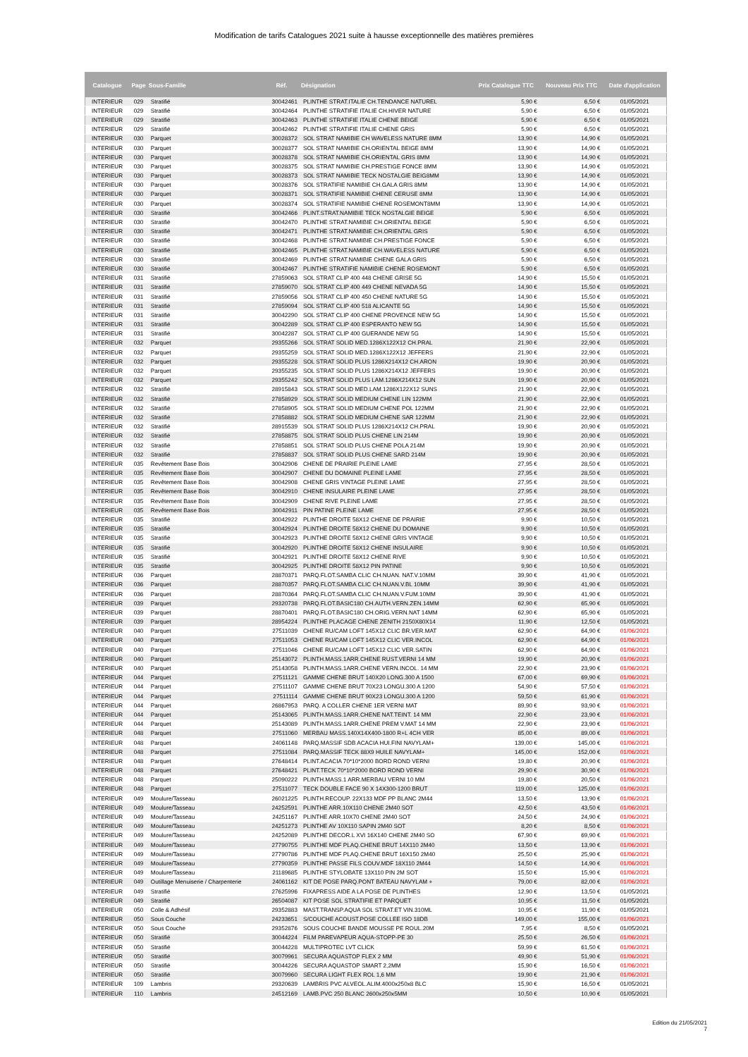Modification de tarifs Catalogues 2021 suite à hausse exceptionnelle des matières premières
| Catalogue | Page | Sous-Famille | Réf. | Désignation | Prix Catalogue TTC | Nouveau Prix TTC | Date d'application |
| --- | --- | --- | --- | --- | --- | --- | --- |
| INTERIEUR | 029 | Stratifié | 30042461 | PLINTHE STRAT.ITALIE CH.TENDANCE NATUREL | 5,90 € | 6,50 € | 01/05/2021 |
| INTERIEUR | 029 | Stratifié | 30042464 | PLINTHE STRATIFIE ITALIE CH.HIVER NATURE | 5,90 € | 6,50 € | 01/05/2021 |
| INTERIEUR | 029 | Stratifié | 30042463 | PLINTHE STRATIFIE ITALIE CHENE BEIGE | 5,90 € | 6,50 € | 01/05/2021 |
| INTERIEUR | 029 | Stratifié | 30042462 | PLINTHE STRATIFIE ITALIE CHENE GRIS | 5,90 € | 6,50 € | 01/05/2021 |
| INTERIEUR | 030 | Parquet | 30028372 | SOL STRAT NAMIBIE CH WAVELESS NATURE 8MM | 13,90 € | 14,90 € | 01/05/2021 |
| INTERIEUR | 030 | Parquet | 30028377 | SOL STRAT NAMIBIE CH.ORIENTAL BEIGE 8MM | 13,90 € | 14,90 € | 01/05/2021 |
| INTERIEUR | 030 | Parquet | 30028378 | SOL STRAT NAMIBIE CH.ORIENTAL GRIS 8MM | 13,90 € | 14,90 € | 01/05/2021 |
| INTERIEUR | 030 | Parquet | 30028375 | SOL STRAT NAMIBIE CH.PRESTIGE FONCE 8MM | 13,90 € | 14,90 € | 01/05/2021 |
| INTERIEUR | 030 | Parquet | 30028373 | SOL STRAT NAMIBIE TECK NOSTALGIE BEIG8MM | 13,90 € | 14,90 € | 01/05/2021 |
| INTERIEUR | 030 | Parquet | 30028376 | SOL STRATIFIE NAMIBIE CH.GALA GRIS 8MM | 13,90 € | 14,90 € | 01/05/2021 |
| INTERIEUR | 030 | Parquet | 30028371 | SOL STRATIFIE NAMIBIE CHENE CERUSE 8MM | 13,90 € | 14,90 € | 01/05/2021 |
| INTERIEUR | 030 | Parquet | 30028374 | SOL STRATIFIE NAMIBIE CHENE ROSEMONT8MM | 13,90 € | 14,90 € | 01/05/2021 |
| INTERIEUR | 030 | Stratifié | 30042466 | PLINT.STRAT.NAMIBIE TECK NOSTALGIE BEIGE | 5,90 € | 6,50 € | 01/05/2021 |
| INTERIEUR | 030 | Stratifié | 30042470 | PLINTHE STRAT.NAMIBIE CH.ORIENTAL BEIGE | 5,90 € | 6,50 € | 01/05/2021 |
| INTERIEUR | 030 | Stratifié | 30042471 | PLINTHE STRAT.NAMIBIE CH.ORIENTAL GRIS | 5,90 € | 6,50 € | 01/05/2021 |
| INTERIEUR | 030 | Stratifié | 30042468 | PLINTHE STRAT.NAMIBIE CH.PRESTIGE FONCE | 5,90 € | 6,50 € | 01/05/2021 |
| INTERIEUR | 030 | Stratifié | 30042465 | PLINTHE STRAT.NAMIBIE CH.WAVELESS NATURE | 5,90 € | 6,50 € | 01/05/2021 |
| INTERIEUR | 030 | Stratifié | 30042469 | PLINTHE STRAT.NAMIBIE CHENE GALA GRIS | 5,90 € | 6,50 € | 01/05/2021 |
| INTERIEUR | 030 | Stratifié | 30042467 | PLINTHE STRATIFIE NAMIBIE CHENE ROSEMONT | 5,90 € | 6,50 € | 01/05/2021 |
| INTERIEUR | 031 | Stratifié | 27859063 | SOL STRAT CLIP 400 448 CHENE GRISE 5G | 14,90 € | 15,50 € | 01/05/2021 |
| INTERIEUR | 031 | Stratifié | 27859070 | SOL STRAT CLIP 400 449 CHENE NEVADA 5G | 14,90 € | 15,50 € | 01/05/2021 |
| INTERIEUR | 031 | Stratifié | 27859056 | SOL STRAT CLIP 400 450 CHENE NATURE 5G | 14,90 € | 15,50 € | 01/05/2021 |
| INTERIEUR | 031 | Stratifié | 27859094 | SOL STRAT CLIP 400 518 ALICANTE 5G | 14,90 € | 15,50 € | 01/05/2021 |
| INTERIEUR | 031 | Stratifié | 30042290 | SOL STRAT CLIP 400 CHENE PROVENCE NEW 5G | 14,90 € | 15,50 € | 01/05/2021 |
| INTERIEUR | 031 | Stratifié | 30042289 | SOL STRAT CLIP 400 ESPERANTO NEW 5G | 14,90 € | 15,50 € | 01/05/2021 |
| INTERIEUR | 031 | Stratifié | 30042287 | SOL STRAT CLIP 400 GUERANDE NEW 5G | 14,90 € | 15,50 € | 01/05/2021 |
| INTERIEUR | 032 | Parquet | 29355266 | SOL STRAT SOLID MED.1286X122X12 CH.PRAL | 21,90 € | 22,90 € | 01/05/2021 |
| INTERIEUR | 032 | Parquet | 29355259 | SOL STRAT SOLID MED.1286X122X12 JEFFERS | 21,90 € | 22,90 € | 01/05/2021 |
| INTERIEUR | 032 | Parquet | 29355228 | SOL STRAT SOLID PLUS 1286X214X12 CH.ARON | 19,90 € | 20,90 € | 01/05/2021 |
| INTERIEUR | 032 | Parquet | 29355235 | SOL STRAT SOLID PLUS 1286X214X12 JEFFERS | 19,90 € | 20,90 € | 01/05/2021 |
| INTERIEUR | 032 | Parquet | 29355242 | SOL STRAT SOLID PLUS LAM.1286X214X12 SUN | 19,90 € | 20,90 € | 01/05/2021 |
| INTERIEUR | 032 | Stratifié | 28915843 | SOL STRAT SOLID MED.LAM.1286X122X12 SUNS | 21,90 € | 22,90 € | 01/05/2021 |
| INTERIEUR | 032 | Stratifié | 27858929 | SOL STRAT SOLID MEDIUM CHENE LIN 122MM | 21,90 € | 22,90 € | 01/05/2021 |
| INTERIEUR | 032 | Stratifié | 27858905 | SOL STRAT SOLID MEDIUM CHENE POL 122MM | 21,90 € | 22,90 € | 01/05/2021 |
| INTERIEUR | 032 | Stratifié | 27858882 | SOL STRAT SOLID MEDIUM CHENE SAR 122MM | 21,90 € | 22,90 € | 01/05/2021 |
| INTERIEUR | 032 | Stratifié | 28915539 | SOL STRAT SOLID PLUS 1286X214X12 CH.PRAL | 19,90 € | 20,90 € | 01/05/2021 |
| INTERIEUR | 032 | Stratifié | 27858875 | SOL STRAT SOLID PLUS CHENE LIN 214M | 19,90 € | 20,90 € | 01/05/2021 |
| INTERIEUR | 032 | Stratifié | 27858851 | SOL STRAT SOLID PLUS CHENE POLA 214M | 19,90 € | 20,90 € | 01/05/2021 |
| INTERIEUR | 032 | Stratifié | 27858837 | SOL STRAT SOLID PLUS CHENE SARD 214M | 19,90 € | 20,90 € | 01/05/2021 |
| INTERIEUR | 035 | Revêtement Base Bois | 30042906 | CHENE DE PRAIRIE PLEINE LAME | 27,95 € | 28,50 € | 01/05/2021 |
| INTERIEUR | 035 | Revêtement Base Bois | 30042907 | CHENE DU DOMAINE PLEINE LAME | 27,95 € | 28,50 € | 01/05/2021 |
| INTERIEUR | 035 | Revêtement Base Bois | 30042908 | CHENE GRIS VINTAGE PLEINE LAME | 27,95 € | 28,50 € | 01/05/2021 |
| INTERIEUR | 035 | Revêtement Base Bois | 30042910 | CHENE INSULAIRE PLEINE LAME | 27,95 € | 28,50 € | 01/05/2021 |
| INTERIEUR | 035 | Revêtement Base Bois | 30042909 | CHENE RIVE PLEINE LAME | 27,95 € | 28,50 € | 01/05/2021 |
| INTERIEUR | 035 | Revêtement Base Bois | 30042911 | PIN PATINE PLEINE LAME | 27,95 € | 28,50 € | 01/05/2021 |
| INTERIEUR | 035 | Stratifié | 30042922 | PLINTHE DROITE 58X12 CHENE DE PRAIRIE | 9,90 € | 10,50 € | 01/05/2021 |
| INTERIEUR | 035 | Stratifié | 30042924 | PLINTHE DROITE 58X12 CHENE DU DOMAINE | 9,90 € | 10,50 € | 01/05/2021 |
| INTERIEUR | 035 | Stratifié | 30042923 | PLINTHE DROITE 58X12 CHENE GRIS VINTAGE | 9,90 € | 10,50 € | 01/05/2021 |
| INTERIEUR | 035 | Stratifié | 30042920 | PLINTHE DROITE 58X12 CHENE INSULAIRE | 9,90 € | 10,50 € | 01/05/2021 |
| INTERIEUR | 035 | Stratifié | 30042921 | PLINTHE DROITE 58X12 CHENE RIVE | 9,90 € | 10,50 € | 01/05/2021 |
| INTERIEUR | 035 | Stratifié | 30042925 | PLINTHE DROITE 58X12 PIN PATINE | 9,90 € | 10,50 € | 01/05/2021 |
| INTERIEUR | 036 | Parquet | 28870371 | PARQ.FLOT.SAMBA CLIC CH.NUAN. NAT.V.10MM | 39,90 € | 41,90 € | 01/05/2021 |
| INTERIEUR | 036 | Parquet | 28870357 | PARQ.FLOT.SAMBA CLIC CH.NUAN.V.BL 10MM | 39,90 € | 41,90 € | 01/05/2021 |
| INTERIEUR | 036 | Parquet | 28870364 | PARQ.FLOT.SAMBA CLIC CH.NUAN.V.FUM.10MM | 39,90 € | 41,90 € | 01/05/2021 |
| INTERIEUR | 039 | Parquet | 29320738 | PARQ.FLOT.BASIC180 CH.AUTH.VERN.ZEN.14MM | 62,90 € | 65,90 € | 01/05/2021 |
| INTERIEUR | 039 | Parquet | 28870401 | PARQ.FLOT.BASIC180 CH.ORIG.VERN.NAT 14MM | 62,90 € | 65,90 € | 01/05/2021 |
| INTERIEUR | 039 | Parquet | 28954224 | PLINTHE PLACAGE CHENE ZENITH 2150X80X14 | 11,90 € | 12,50 € | 01/05/2021 |
| INTERIEUR | 040 | Parquet | 27511039 | CHENE RU/CAM LOFT 145X12 CLIC BR.VER.MAT | 62,90 € | 64,90 € | 01/06/2021 |
| INTERIEUR | 040 | Parquet | 27511053 | CHENE RU/CAM LOFT 145X12 CLIC VER.INCOL | 62,90 € | 64,90 € | 01/06/2021 |
| INTERIEUR | 040 | Parquet | 27511046 | CHENE RU/CAM LOFT 145X12 CLIC VER.SATIN | 62,90 € | 64,90 € | 01/06/2021 |
| INTERIEUR | 040 | Parquet | 25143072 | PLINTH.MASS.1ARR.CHENE RUST.VERNI 14 MM | 19,90 € | 20,90 € | 01/06/2021 |
| INTERIEUR | 040 | Parquet | 25143058 | PLINTH.MASS.1ARR.CHENE VERN.INCOL. 14 MM | 22,90 € | 23,90 € | 01/06/2021 |
| INTERIEUR | 044 | Parquet | 27511121 | GAMME CHENE BRUT 140X20 LONG.300 A 1500 | 67,00 € | 69,90 € | 01/06/2021 |
| INTERIEUR | 044 | Parquet | 27511107 | GAMME CHENE BRUT 70X23 LONGU.300 A 1200 | 54,90 € | 57,50 € | 01/06/2021 |
| INTERIEUR | 044 | Parquet | 27511114 | GAMME CHENE BRUT 90X23 LONGU.300 A 1200 | 59,50 € | 61,90 € | 01/06/2021 |
| INTERIEUR | 044 | Parquet | 26867953 | PARQ. A COLLER CHENE 1ER VERNI MAT | 89,90 € | 93,90 € | 01/06/2021 |
| INTERIEUR | 044 | Parquet | 25143065 | PLINTH.MASS.1ARR.CHENE NAT.TEINT. 14 MM | 22,90 € | 23,90 € | 01/06/2021 |
| INTERIEUR | 044 | Parquet | 25143089 | PLINTH.MASS.1ARR.CHENE PREM V.MAT 14 MM | 22,90 € | 23,90 € | 01/06/2021 |
| INTERIEUR | 048 | Parquet | 27511060 | MERBAU MASS.140X14X400-1800 R+L 4CH VER | 85,00 € | 89,00 € | 01/06/2021 |
| INTERIEUR | 048 | Parquet | 24061148 | PARQ.MASSIF SDB ACACIA HUI.FINI NAVYLAM+ | 139,00 € | 145,00 € | 01/06/2021 |
| INTERIEUR | 048 | Parquet | 27511084 | PARQ.MASSIF TECK 88X9 HUILE NAVYLAM+ | 145,00 € | 152,00 € | 01/06/2021 |
| INTERIEUR | 048 | Parquet | 27648414 | PLINT.ACACIA 70*10*2000 BORD ROND VERNI | 19,80 € | 20,90 € | 01/06/2021 |
| INTERIEUR | 048 | Parquet | 27648421 | PLINT.TECK 70*10*2000 BORD ROND VERNI | 29,90 € | 30,90 € | 01/06/2021 |
| INTERIEUR | 048 | Parquet | 25090222 | PLINTH.MASS.1 ARR.MERBAU VERNI 10 MM | 19,80 € | 20,50 € | 01/06/2021 |
| INTERIEUR | 048 | Parquet | 27511077 | TECK DOUBLE FACE 90 X 14X300-1200 BRUT | 119,00 € | 125,00 € | 01/06/2021 |
| INTERIEUR | 049 | Moulure/Tasseau | 26021225 | PLINTH.RECOUP. 22X133 MDF PP BLANC 2M44 | 13,50 € | 13,90 € | 01/06/2021 |
| INTERIEUR | 049 | Moulure/Tasseau | 24252591 | PLINTHE ARR.10X110 CHENE 2M40 SOT | 42,50 € | 43,50 € | 01/06/2021 |
| INTERIEUR | 049 | Moulure/Tasseau | 24251167 | PLINTHE ARR.10X70 CHENE 2M40 SOT | 24,50 € | 24,90 € | 01/06/2021 |
| INTERIEUR | 049 | Moulure/Tasseau | 24251273 | PLINTHE AV 10X110 SAPIN 2M40 SOT | 8,20 € | 8,50 € | 01/06/2021 |
| INTERIEUR | 049 | Moulure/Tasseau | 24252089 | PLINTHE DECOR.L XVI 16X140 CHENE 2M40 SO | 67,90 € | 69,90 € | 01/06/2021 |
| INTERIEUR | 049 | Moulure/Tasseau | 27790755 | PLINTHE MDF PLAQ.CHENE BRUT 14X110 2M40 | 13,50 € | 13,90 € | 01/06/2021 |
| INTERIEUR | 049 | Moulure/Tasseau | 27790786 | PLINTHE MDF PLAQ.CHENE BRUT 16X150 2M40 | 25,50 € | 25,90 € | 01/06/2021 |
| INTERIEUR | 049 | Moulure/Tasseau | 27790359 | PLINTHE PASSE FILS COUV.MDF 18X110 2M44 | 14,50 € | 14,90 € | 01/06/2021 |
| INTERIEUR | 049 | Moulure/Tasseau | 21189685 | PLINTHE STYLOBATE 13X110 PIN 2M SOT | 15,50 € | 15,90 € | 01/06/2021 |
| INTERIEUR | 049 | Outillage Menuiserie / Charpenterie | 24061162 | KIT DE POSE PARQ.PONT BATEAU NAVYLAM + | 79,00 € | 82,00 € | 01/06/2021 |
| INTERIEUR | 049 | Stratifié | 27625996 | FIXAPRESS AIDE A LA POSE DE PLINTHES | 12,90 € | 13,50 € | 01/05/2021 |
| INTERIEUR | 049 | Stratifié | 26504087 | KIT POSE SOL STRATIFIE ET PARQUET | 10,95 € | 11,50 € | 01/05/2021 |
| INTERIEUR | 050 | Colle & Adhésif | 29352883 | MAST.TRANSP.AQUA SOL STRAT.ET VIN.310ML | 10,95 € | 11,90 € | 01/05/2021 |
| INTERIEUR | 050 | Sous Couche | 24233651 | S/COUCHE ACOUST.POSE COLLEE ISO 18DB | 149,00 € | 155,00 € | 01/06/2021 |
| INTERIEUR | 050 | Sous Couche | 29352876 | SOUS COUCHE BANDE MOUSSE PE ROUL.20M | 7,95 € | 8,50 € | 01/05/2021 |
| INTERIEUR | 050 | Stratifié | 30044224 | FILM PAREVAPEUR AQUA-STOPP-PE 30 | 25,50 € | 26,50 € | 01/06/2021 |
| INTERIEUR | 050 | Stratifié | 30044228 | MULTIPROTEC LVT CLICK | 59,99 € | 61,50 € | 01/06/2021 |
| INTERIEUR | 050 | Stratifié | 30079961 | SECURA AQUASTOP FLEX 2 MM | 49,90 € | 51,90 € | 01/06/2021 |
| INTERIEUR | 050 | Stratifié | 30044226 | SECURA AQUASTOP SMART 2,2MM | 15,90 € | 16,50 € | 01/06/2021 |
| INTERIEUR | 050 | Stratifié | 30079960 | SECURA LIGHT FLEX ROL 1,6 MM | 19,90 € | 21,90 € | 01/06/2021 |
| INTERIEUR | 109 | Lambris | 29320639 | LAMBRIS PVC ALVEOL.ALIM.4000x250x8 BLC | 15,90 € | 16,50 € | 01/05/2021 |
| INTERIEUR | 110 | Lambris | 24512169 | LAMB.PVC 250 BLANC 2600x250x5MM | 10,50 € | 10,90 € | 01/05/2021 |
Edition du 21/05/2021
7